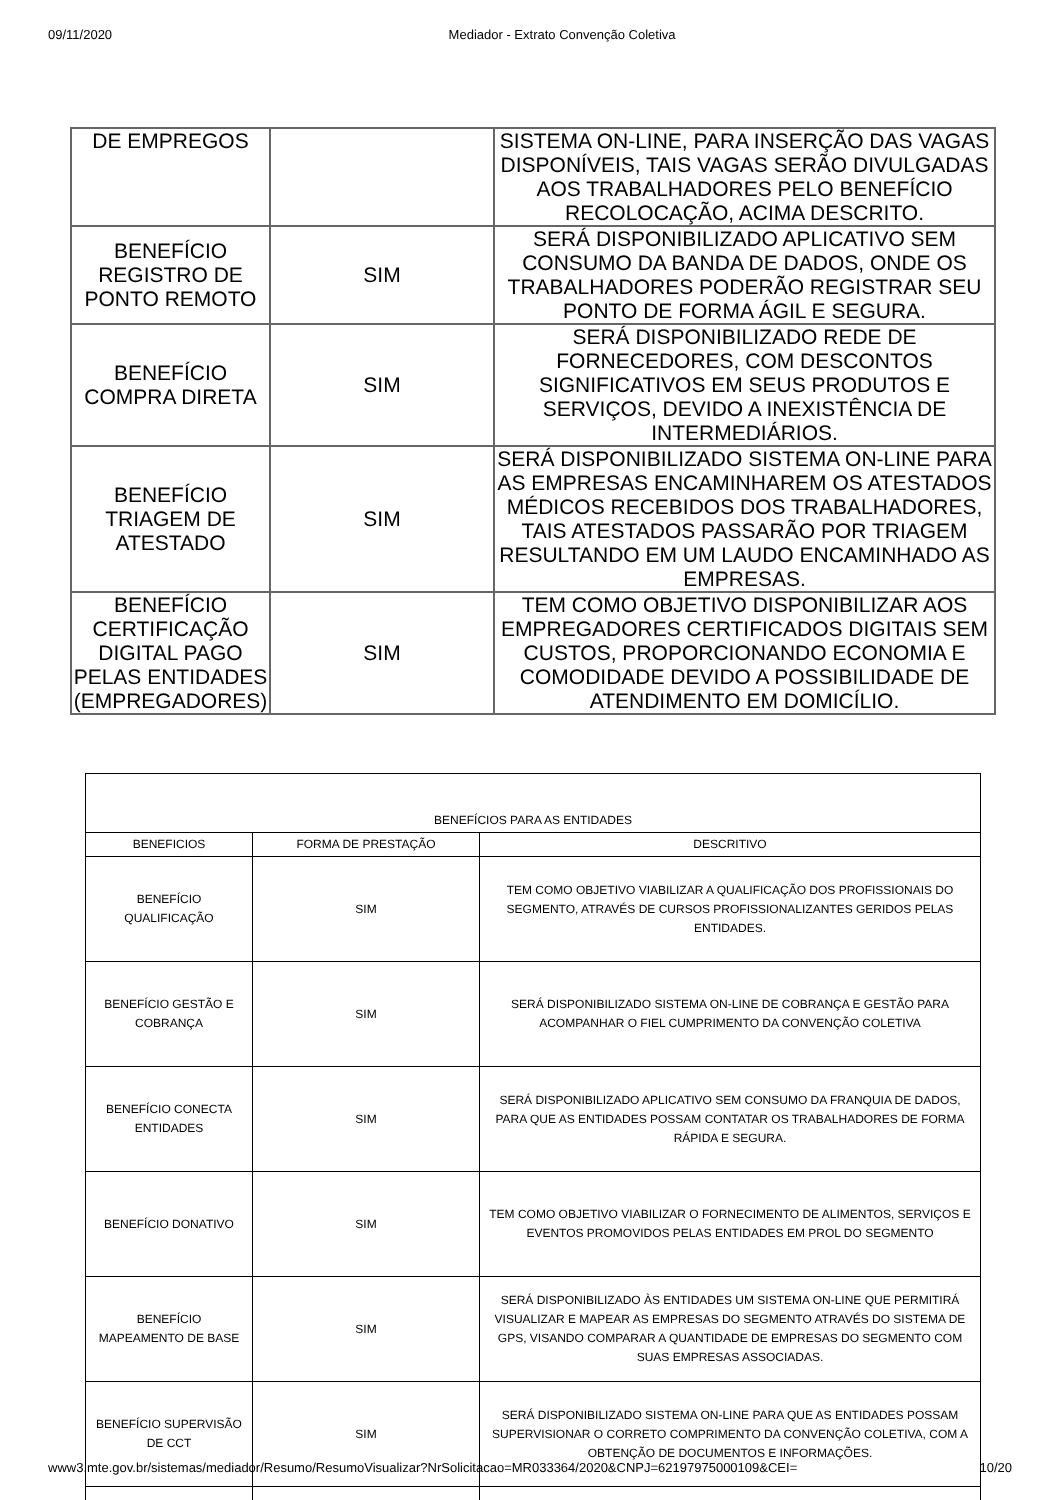09/11/2020 Mediador - Extrato Convenção Coletiva
| DE EMPREGOS | | SISTEMA ON-LINE, PARA INSERÇÃO DAS VAGAS DISPONÍVEIS, TAIS VAGAS SERÃO DIVULGADAS AOS TRABALHADORES PELO BENEFÍCIO RECOLOCAÇÃO, ACIMA DESCRITO. |
| BENEFÍCIO REGISTRO DE PONTO REMOTO | SIM | SERÁ DISPONIBILIZADO APLICATIVO SEM CONSUMO DA BANDA DE DADOS, ONDE OS TRABALHADORES PODERÃO REGISTRAR SEU PONTO DE FORMA ÁGIL E SEGURA. |
| BENEFÍCIO COMPRA DIRETA | SIM | SERÁ DISPONIBILIZADO REDE DE FORNECEDORES, COM DESCONTOS SIGNIFICATIVOS EM SEUS PRODUTOS E SERVIÇOS, DEVIDO A INEXISTÊNCIA DE INTERMEDIÁRIOS. |
| BENEFÍCIO TRIAGEM DE ATESTADO | SIM | SERÁ DISPONIBILIZADO SISTEMA ON-LINE PARA AS EMPRESAS ENCAMINHAREM OS ATESTADOS MÉDICOS RECEBIDOS DOS TRABALHADORES, TAIS ATESTADOS PASSARÃO POR TRIAGEM RESULTANDO EM UM LAUDO ENCAMINHADO AS EMPRESAS. |
| BENEFÍCIO CERTIFICAÇÃO DIGITAL PAGO PELAS ENTIDADES (EMPREGADORES) | SIM | TEM COMO OBJETIVO DISPONIBILIZAR AOS EMPREGADORES CERTIFICADOS DIGITAIS SEM CUSTOS, PROPORCIONANDO ECONOMIA E COMODIDADE DEVIDO A POSSIBILIDADE DE ATENDIMENTO EM DOMICÍLIO. |
| BENEFÍCIOS PARA AS ENTIDADES | | |
| --- | --- | --- |
| BENEFICIOS | FORMA DE PRESTAÇÃO | DESCRITIVO |
| BENEFÍCIO QUALIFICAÇÃO | SIM | TEM COMO OBJETIVO VIABILIZAR A QUALIFICAÇÃO DOS PROFISSIONAIS DO SEGMENTO, ATRAVÉS DE CURSOS PROFISSIONALIZANTES GERIDOS PELAS ENTIDADES. |
| BENEFÍCIO GESTÃO E COBRANÇA | SIM | SERÁ DISPONIBILIZADO SISTEMA ON-LINE DE COBRANÇA E GESTÃO PARA ACOMPANHAR O FIEL CUMPRIMENTO DA CONVENÇÃO COLETIVA |
| BENEFÍCIO CONECTA ENTIDADES | SIM | SERÁ DISPONIBILIZADO APLICATIVO SEM CONSUMO DA FRANQUIA DE DADOS, PARA QUE AS ENTIDADES POSSAM CONTATAR OS TRABALHADORES DE FORMA RÁPIDA E SEGURA. |
| BENEFÍCIO DONATIVO | SIM | TEM COMO OBJETIVO VIABILIZAR O FORNECIMENTO DE ALIMENTOS, SERVIÇOS E EVENTOS PROMOVIDOS PELAS ENTIDADES EM PROL DO SEGMENTO |
| BENEFÍCIO MAPEAMENTO DE BASE | SIM | SERÁ DISPONIBILIZADO ÀS ENTIDADES UM SISTEMA ON-LINE QUE PERMITIRÁ VISUALIZAR E MAPEAR AS EMPRESAS DO SEGMENTO ATRAVÉS DO SISTEMA DE GPS, VISANDO COMPARAR A QUANTIDADE DE EMPRESAS DO SEGMENTO COM SUAS EMPRESAS ASSOCIADAS. |
| BENEFÍCIO SUPERVISÃO DE CCT | SIM | SERÁ DISPONIBILIZADO SISTEMA ON-LINE PARA QUE AS ENTIDADES POSSAM SUPERVISIONAR O CORRETO COMPRIMENTO DA CONVENÇÃO COLETIVA, COM A OBTENÇÃO DE DOCUMENTOS E INFORMAÇÕES. |
www3.mte.gov.br/sistemas/mediador/Resumo/ResumoVisualizar?NrSolicitacao=MR033364/2020&CNPJ=62197975000109&CEI= 10/20